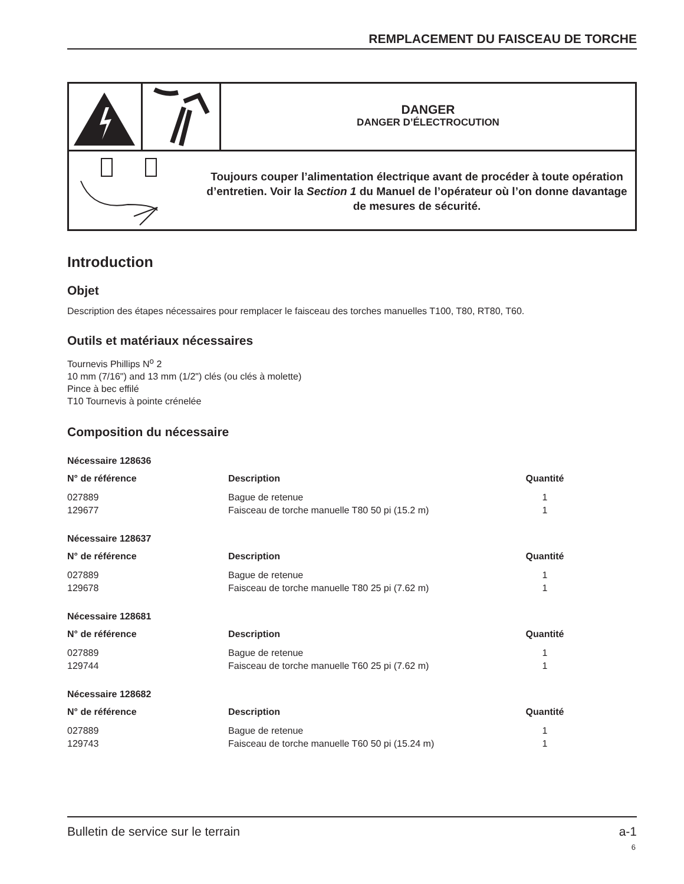REMPLACEMENT DU FAISCEAU DE TORCHE
DANGER
DANGER D’ÉLECTROCUTION
Toujours couper l’alimentation électrique avant de procéder à toute opération d’entretien. Voir la Section 1 du Manuel de l’opérateur où l’on donne davantage de mesures de sécurité.
Introduction
Objet
Description des étapes nécessaires pour remplacer le faisceau des torches manuelles T100, T80, RT80, T60.
Outils et matériaux nécessaires
Tournevis Phillips N<sup>o</sup> 2
10 mm (7/16") and 13 mm (1/2") clés (ou clés à molette)
Pince à bec effilé
T10 Tournevis à pointe crénelée
Composition du nécessaire
Nécessaire 128636
| N° de référence | Description | Quantité |
| --- | --- | --- |
| 027889 | Bague de retenue | 1 |
| 129677 | Faisceau de torche manuelle T80 50 pi (15.2 m) | 1 |
Nécessaire 128637
| N° de référence | Description | Quantité |
| --- | --- | --- |
| 027889 | Bague de retenue | 1 |
| 129678 | Faisceau de torche manuelle T80 25 pi (7.62 m) | 1 |
Nécessaire 128681
| N° de référence | Description | Quantité |
| --- | --- | --- |
| 027889 | Bague de retenue | 1 |
| 129744 | Faisceau de torche manuelle T60 25 pi (7.62 m) | 1 |
Nécessaire 128682
| N° de référence | Description | Quantité |
| --- | --- | --- |
| 027889 | Bague de retenue | 1 |
| 129743 | Faisceau de torche manuelle T60 50 pi (15.24 m) | 1 |
Bulletin de service sur le terrain a-1
6